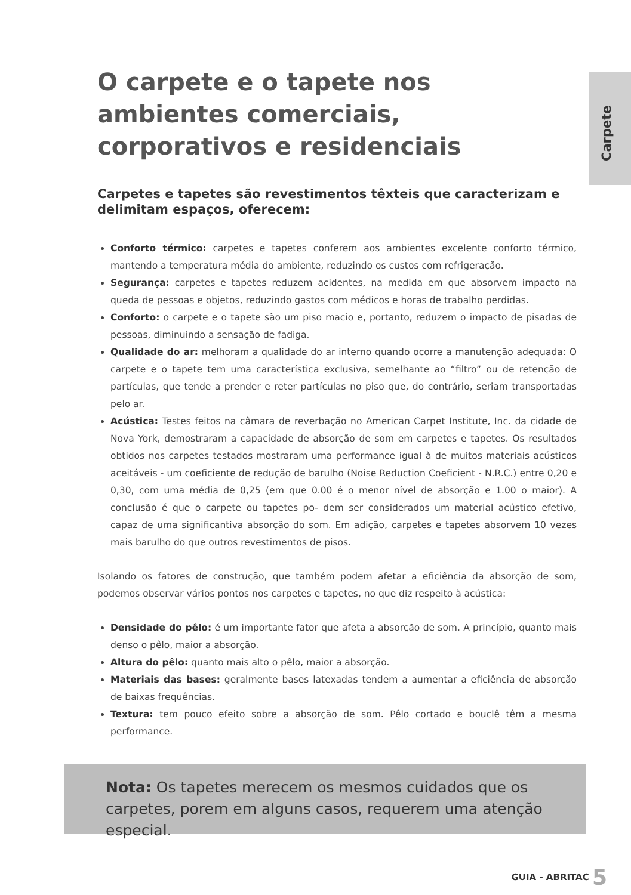O carpete e o tapete nos ambientes comerciais, corporativos e residenciais
Carpetes e tapetes são revestimentos têxteis que caracterizam e delimitam espaços, oferecem:
Conforto térmico: carpetes e tapetes conferem aos ambientes excelente conforto térmico, mantendo a temperatura média do ambiente, reduzindo os custos com refrigeração.
Segurança: carpetes e tapetes reduzem acidentes, na medida em que absorvem impacto na queda de pessoas e objetos, reduzindo gastos com médicos e horas de trabalho perdidas.
Conforto: o carpete e o tapete são um piso macio e, portanto, reduzem o impacto de pisadas de pessoas, diminuindo a sensação de fadiga.
Qualidade do ar: melhoram a qualidade do ar interno quando ocorre a manutenção adequada: O carpete e o tapete tem uma característica exclusiva, semelhante ao “filtro” ou de retenção de partículas, que tende a prender e reter partículas no piso que, do contrário, seriam transportadas pelo ar.
Acústica: Testes feitos na câmara de reverbação no American Carpet Institute, Inc. da cidade de Nova York, demostraram a capacidade de absorção de som em carpetes e tapetes. Os resultados obtidos nos carpetes testados mostraram uma performance igual à de muitos materiais acústicos aceitáveis - um coeficiente de redução de barulho (Noise Reduction Coeficient - N.R.C.) entre 0,20 e 0,30, com uma média de 0,25 (em que 0.00 é o menor nível de absorção e 1.00 o maior). A conclusão é que o carpete ou tapetes po- dem ser considerados um material acústico efetivo, capaz de uma significantiva absorção do som. Em adição, carpetes e tapetes absorvem 10 vezes mais barulho do que outros revestimentos de pisos.
Isolando os fatores de construção, que também podem afetar a eficiência da absorção de som, podemos observar vários pontos nos carpetes e tapetes, no que diz respeito à acústica:
Densidade do pêlo: é um importante fator que afeta a absorção de som. A princípio, quanto mais denso o pêlo, maior a absorção.
Altura do pêlo: quanto mais alto o pêlo, maior a absorção.
Materiais das bases: geralmente bases latexadas tendem a aumentar a eficiência de absorção de baixas frequências.
Textura: tem pouco efeito sobre a absorção de som. Pêlo cortado e bouclê têm a mesma performance.
Carpete
Nota: Os tapetes merecem os mesmos cuidados que os carpetes, porem em alguns casos, requerem uma atenção especial.
GUIA - ABRITAC 5